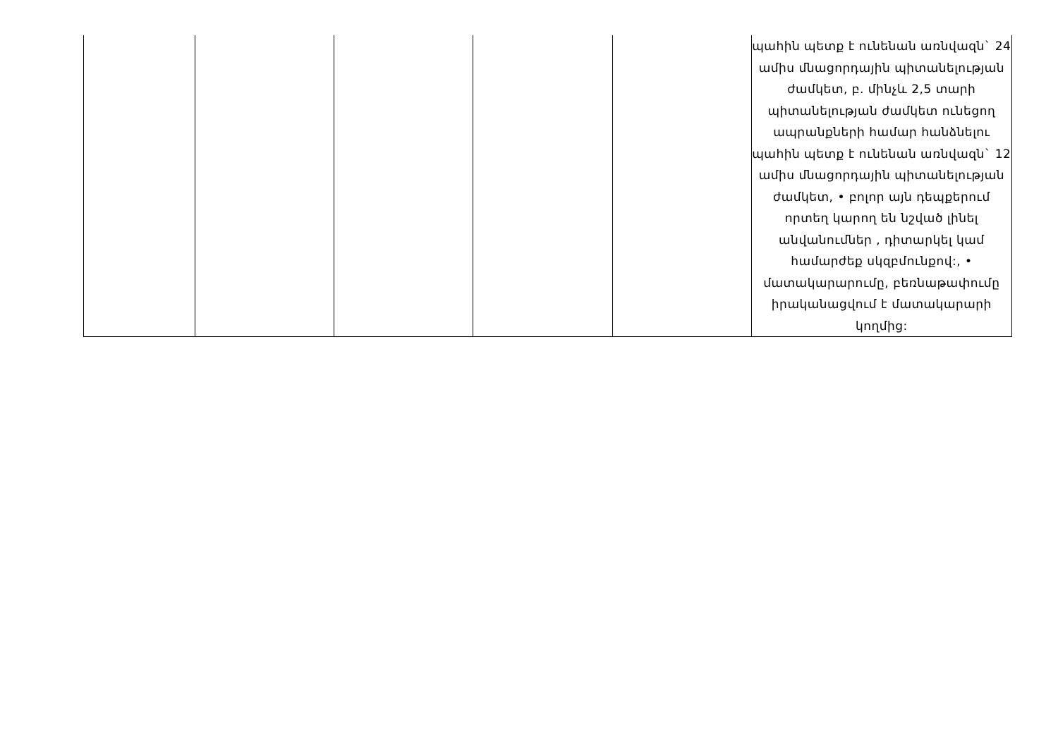| | | | | | պահին պետք է ունենան առնվազն` 24 ամիս մնացորդային պիտանելության ժամկետ, բ. մինչև 2,5 տարի պիտանելության ժամկետ ունեցող ապրանքների համար հանձնելու պահին պետք է ունենան առնվազն` 12 ամիս մնացորդային պիտանելության ժամկետ, • բոլոր այն դեպքերում որտեղ կարող են նշված լինել անվանումներ , դիտարկել կամ համարժեք սկզբմունքով:, • մատակարարումը, բեռնաթափումը իրականացվում է մատակարարի կողմից: |